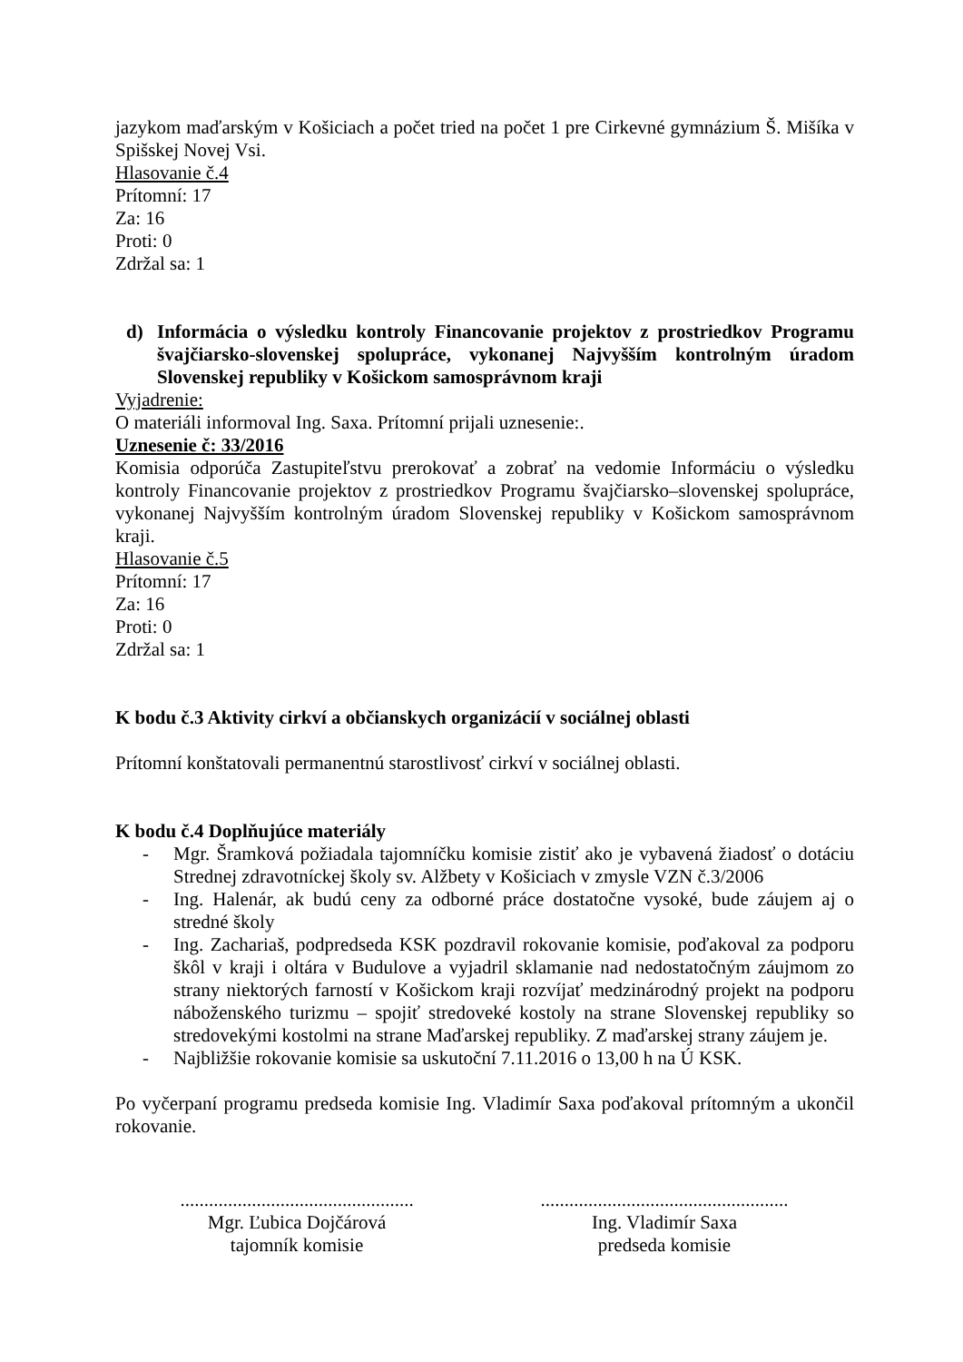jazykom maďarským v Košiciach a počet tried na počet 1 pre Cirkevné gymnázium Š. Mišíka v Spišskej Novej Vsi.
Hlasovanie č.4
Prítomní: 17
Za: 16
Proti: 0
Zdržal sa: 1
d) Informácia o výsledku kontroly Financovanie projektov z prostriedkov Programu švajčiarsko-slovenskej spolupráce, vykonanej Najvyšším kontrolným úradom Slovenskej republiky v Košickom samosprávnom kraji
Vyjadrenie:
O materiáli informoval Ing. Saxa. Prítomní prijali uznesenie:.
Uznesenie č: 33/2016
Komisia odporúča Zastupiteľstvu prerokovať a zobrať na vedomie Informáciu o výsledku kontroly Financovanie projektov z prostriedkov Programu švajčiarsko–slovenskej spolupráce, vykonanej Najvyšším kontrolným úradom Slovenskej republiky v Košickom samosprávnom kraji.
Hlasovanie č.5
Prítomní: 17
Za: 16
Proti: 0
Zdržal sa: 1
K bodu č.3 Aktivity cirkví a občianskych organizácií v sociálnej oblasti
Prítomní konštatovali permanentnú starostlivosť cirkví v sociálnej oblasti.
K bodu č.4 Doplňujúce materiály
- Mgr. Šramková požiadala tajomníčku komisie zistiť ako je vybavená žiadosť o dotáciu Strednej zdravotníckej školy sv. Alžbety v Košiciach v zmysle VZN č.3/2006
- Ing. Halenár, ak budú ceny za odborné práce dostatočne vysoké, bude záujem aj o stredné školy
- Ing. Zachariaš, podpredseda KSK pozdravil rokovanie komisie, poďakoval za podporu škôl v kraji i oltára v Budulove a vyjadril sklamanie nad nedostatočným záujmom zo strany niektorých farností v Košickom kraji rozvíjať medzinárodný projekt na podporu náboženského turizmu – spojiť stredoveké kostoly na strane Slovenskej republiky so stredovekými kostolmi na strane Maďarskej republiky. Z maďarskej strany záujem je.
- Najbližšie rokovanie komisie sa uskutoční 7.11.2016 o 13,00 h na Ú KSK.
Po vyčerpaní programu predseda komisie Ing. Vladimír Saxa poďakoval prítomným a ukončil rokovanie.
.................................................
Mgr. Ľubica Dojčárová
tajomník komisie
....................................................
Ing. Vladimír Saxa
predseda komisie